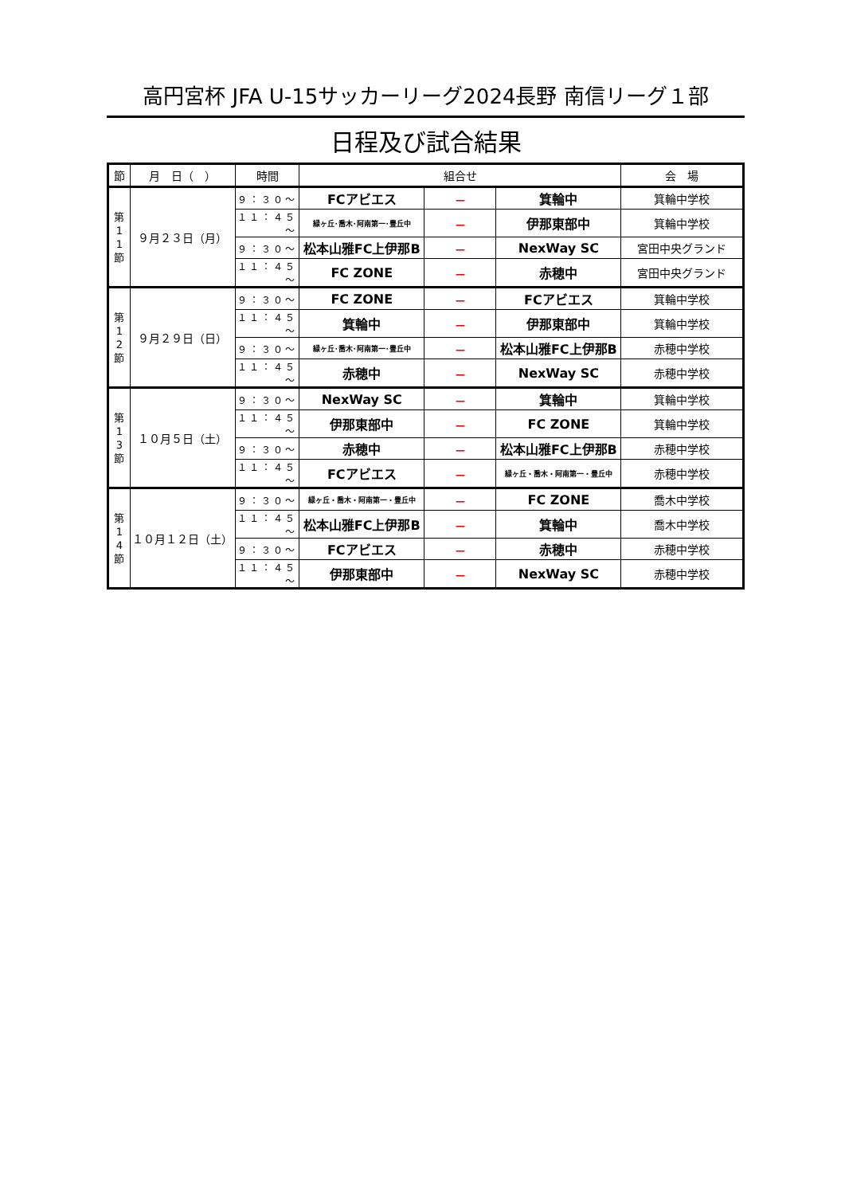高円宮杯 JFA U-15サッカーリーグ2024長野 南信リーグ１部
日程及び試合結果
| 節 | 月 日（ ） | 時間 | 組合せ | | | 会 場 |
| --- | --- | --- | --- | --- | --- | --- |
| 第 1 1 節 | ９月２３日（月） | ９：３０～ | FCアビエス | － | 箕輪中 | 箕輪中学校 |
| | | １１：４５～ | 緑ヶ丘･喬木･阿南第一･豊丘中 | － | 伊那東部中 | 箕輪中学校 |
| | | ９：３０～ | 松本山雅FC上伊那B | － | NexWay SC | 宮田中央グランド |
| | | １１：４５～ | FC ZONE | － | 赤穂中 | 宮田中央グランド |
| 第 1 2 節 | ９月２９日（日） | ９：３０～ | FC ZONE | － | FCアビエス | 箕輪中学校 |
| | | １１：４５～ | 箕輪中 | － | 伊那東部中 | 箕輪中学校 |
| | | ９：３０～ | 緑ヶ丘･喬木･阿南第一･豊丘中 | － | 松本山雅FC上伊那B | 赤穂中学校 |
| | | １１：４５～ | 赤穂中 | － | NexWay SC | 赤穂中学校 |
| 第 1 3 節 | １０月５日（土） | ９：３０～ | NexWay SC | － | 箕輪中 | 箕輪中学校 |
| | | １１：４５～ | 伊那東部中 | － | FC ZONE | 箕輪中学校 |
| | | ９：３０～ | 赤穂中 | － | 松本山雅FC上伊那B | 赤穂中学校 |
| | | １１：４５～ | FCアビエス | － | 緑ヶ丘・喬木・阿南第一・豊丘中 | 赤穂中学校 |
| 第 1 4 節 | １０月１２日（土） | ９：３０～ | 緑ヶ丘・喬木・阿南第一・豊丘中 | － | FC ZONE | 喬木中学校 |
| | | １１：４５～ | 松本山雅FC上伊那B | － | 箕輪中 | 喬木中学校 |
| | | ９：３０～ | FCアビエス | － | 赤穂中 | 赤穂中学校 |
| | | １１：４５～ | 伊那東部中 | － | NexWay SC | 赤穂中学校 |